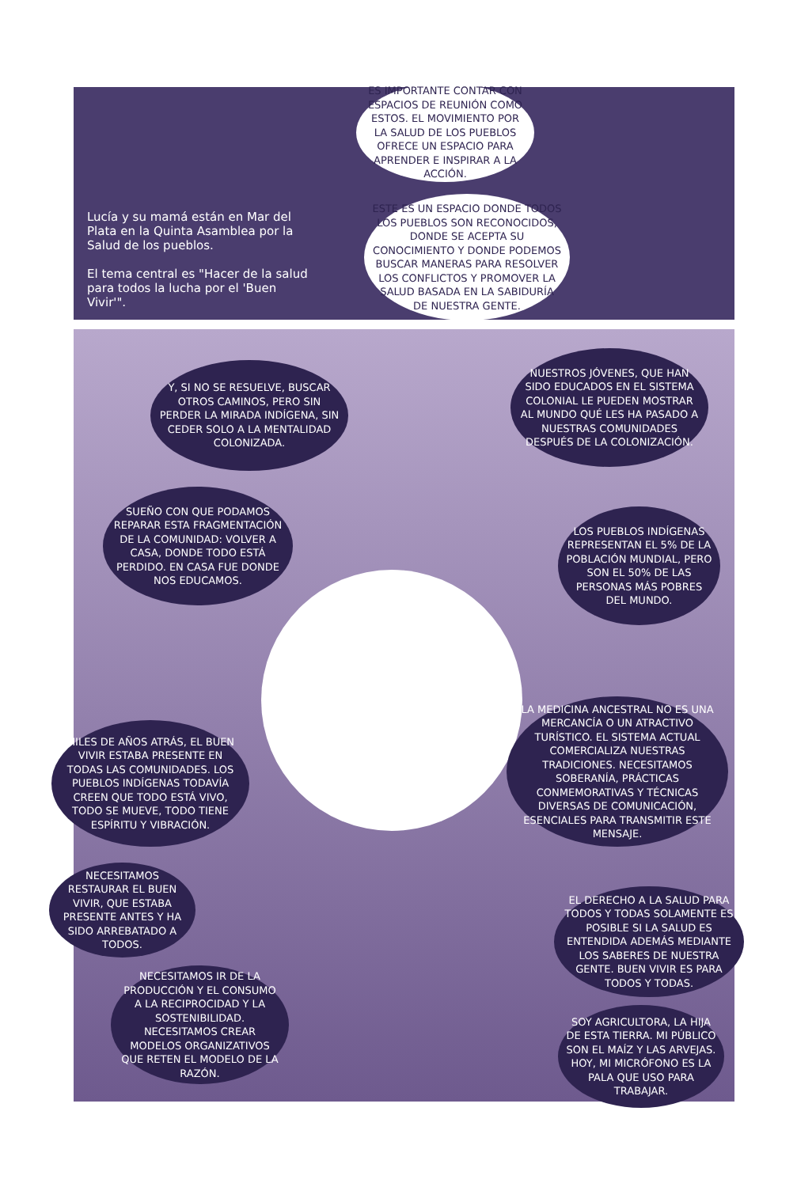Lucía y su mamá están en Mar del Plata en la Quinta Asamblea por la Salud de los pueblos.
El tema central es "Hacer de la salud para todos la lucha por el 'Buen Vivir'".
ES IMPORTANTE CONTAR CON ESPACIOS DE REUNIÓN COMO ESTOS. EL MOVIMIENTO POR LA SALUD DE LOS PUEBLOS OFRECE UN ESPACIO PARA APRENDER E INSPIRAR A LA ACCIÓN.
ESTE ES UN ESPACIO DONDE TODOS LOS PUEBLOS SON RECONOCIDOS, DONDE SE ACEPTA SU CONOCIMIENTO Y DONDE PODEMOS BUSCAR MANERAS PARA RESOLVER LOS CONFLICTOS Y PROMOVER LA SALUD BASADA EN LA SABIDURÍA DE NUESTRA GENTE.
Y, SI NO SE RESUELVE, BUSCAR OTROS CAMINOS, PERO SIN PERDER LA MIRADA INDÍGENA, SIN CEDER SOLO A LA MENTALIDAD COLONIZADA.
NUESTROS JÓVENES, QUE HAN SIDO EDUCADOS EN EL SISTEMA COLONIAL LE PUEDEN MOSTRAR AL MUNDO QUÉ LES HA PASADO A NUESTRAS COMUNIDADES DESPUÉS DE LA COLONIZACIÓN.
SUEÑO CON QUE PODAMOS REPARAR ESTA FRAGMENTACIÓN DE LA COMUNIDAD: VOLVER A CASA, DONDE TODO ESTÁ PERDIDO. EN CASA FUE DONDE NOS EDUCAMOS.
LOS PUEBLOS INDÍGENAS REPRESENTAN EL 5% DE LA POBLACIÓN MUNDIAL, PERO SON EL 50% DE LAS PERSONAS MÁS POBRES DEL MUNDO.
LA MEDICINA ANCESTRAL NO ES UNA MERCANCÍA O UN ATRACTIVO TURÍSTICO. EL SISTEMA ACTUAL COMERCIALIZA NUESTRAS TRADICIONES. NECESITAMOS SOBERANÍA, PRÁCTICAS CONMEMORATIVAS Y TÉCNICAS DIVERSAS DE COMUNICACIÓN, ESENCIALES PARA TRANSMITIR ESTE MENSAJE.
MILES DE AÑOS ATRÁS, EL BUEN VIVIR ESTABA PRESENTE EN TODAS LAS COMUNIDADES. LOS PUEBLOS INDÍGENAS TODAVÍA CREEN QUE TODO ESTÁ VIVO, TODO SE MUEVE, TODO TIENE ESPÍRITU Y VIBRACIÓN.
NECESITAMOS RESTAURAR EL BUEN VIVIR, QUE ESTABA PRESENTE ANTES Y HA SIDO ARREBATADO A TODOS.
EL DERECHO A LA SALUD PARA TODOS Y TODAS SOLAMENTE ES POSIBLE SI LA SALUD ES ENTENDIDA ADEMÁS MEDIANTE LOS SABERES DE NUESTRA GENTE. BUEN VIVIR ES PARA TODOS Y TODAS.
NECESITAMOS IR DE LA PRODUCCIÓN Y EL CONSUMO A LA RECIPROCIDAD Y LA SOSTENIBILIDAD. NECESITAMOS CREAR MODELOS ORGANIZATIVOS QUE RETEN EL MODELO DE LA RAZÓN.
SOY AGRICULTORA, LA HIJA DE ESTA TIERRA. MI PÚBLICO SON EL MAÍZ Y LAS ARVEJAS. HOY, MI MICRÓFONO ES LA PALA QUE USO PARA TRABAJAR.